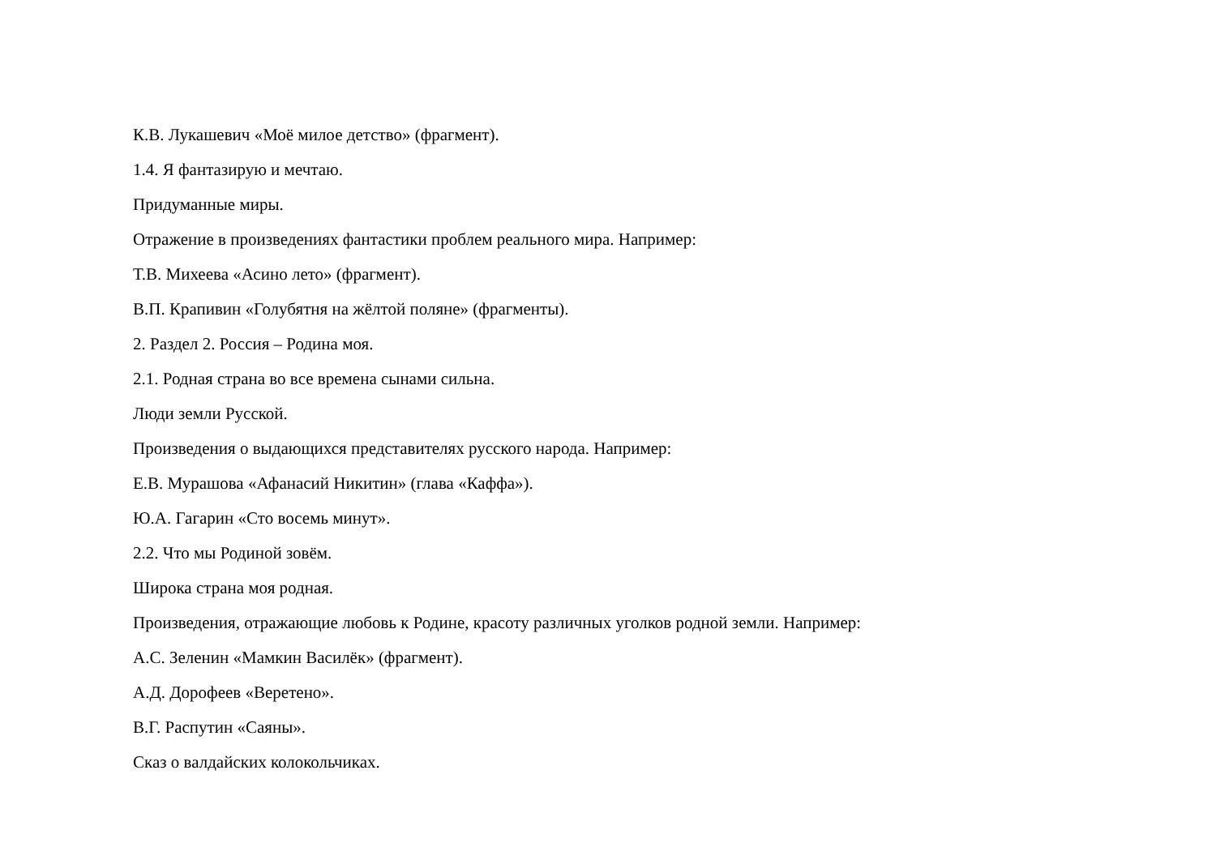К.В. Лукашевич «Моё милое детство» (фрагмент).
1.4. Я фантазирую и мечтаю.
Придуманные миры.
Отражение в произведениях фантастики проблем реального мира. Например:
Т.В. Михеева «Асино лето» (фрагмент).
В.П. Крапивин «Голубятня на жёлтой поляне» (фрагменты).
2. Раздел 2. Россия – Родина моя.
2.1. Родная страна во все времена сынами сильна.
Люди земли Русской.
Произведения о выдающихся представителях русского народа. Например:
Е.В. Мурашова «Афанасий Никитин» (глава «Каффа»).
Ю.А. Гагарин «Сто восемь минут».
2.2. Что мы Родиной зовём.
Широка страна моя родная.
Произведения, отражающие любовь к Родине, красоту различных уголков родной земли. Например:
А.С. Зеленин «Мамкин Василёк» (фрагмент).
А.Д. Дорофеев «Веретено».
В.Г. Распутин «Саяны».
Сказ о валдайских колокольчиках.